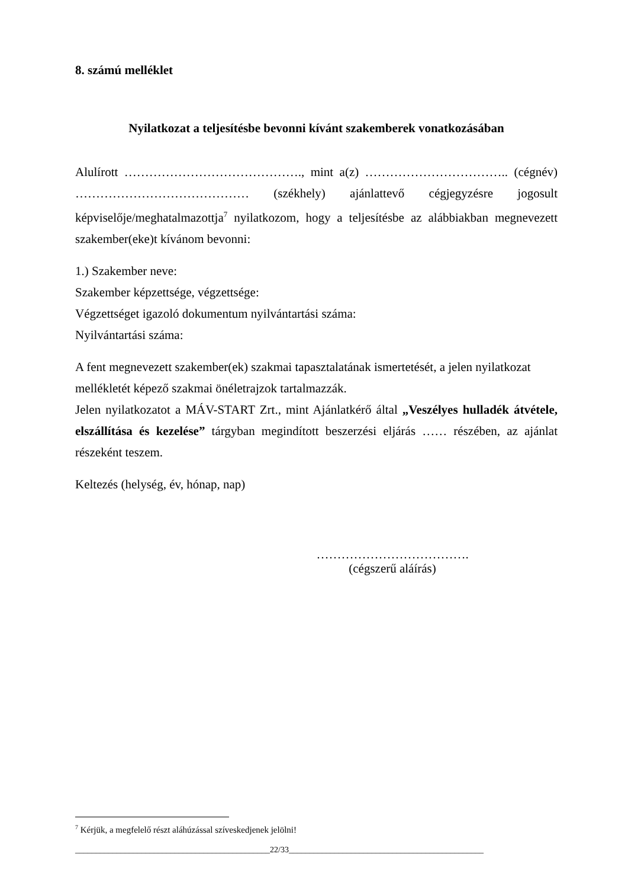8. számú melléklet
Nyilatkozat a teljesítésbe bevonni kívánt szakemberek vonatkozásában
Alulírott ……………………………………., mint a(z) …………………………….. (cégnév) …………………………………… (székhely) ajánlattevő cégjegyzésre jogosult képviselője/meghatalmazottja<sup>7</sup> nyilatkozom, hogy a teljesítésbe az alábbiakban megnevezett szakember(eke)t kívánom bevonni:
1.) Szakember neve:
Szakember képzettsége, végzettsége:
Végzettséget igazoló dokumentum nyilvántartási száma:
Nyilvántartási száma:
A fent megnevezett szakember(ek) szakmai tapasztalatának ismertetését, a jelen nyilatkozat mellékletét képező szakmai önéletrajzok tartalmazzák.
Jelen nyilatkozatot a MÁV-START Zrt., mint Ajánlatkérő által „Veszélyes hulladék átvétele, elszállítása és kezelése” tárgyban megindított beszerzési eljárás …… részében, az ajánlat részeként teszem.
Keltezés (helység, év, hónap, nap)
……………………………….
(cégszerű aláírás)
<sup>7</sup> Kérjük, a megfelelő részt aláhúzással szíveskedjenek jelölni!
_______________________________________________22/33_______________________________________________